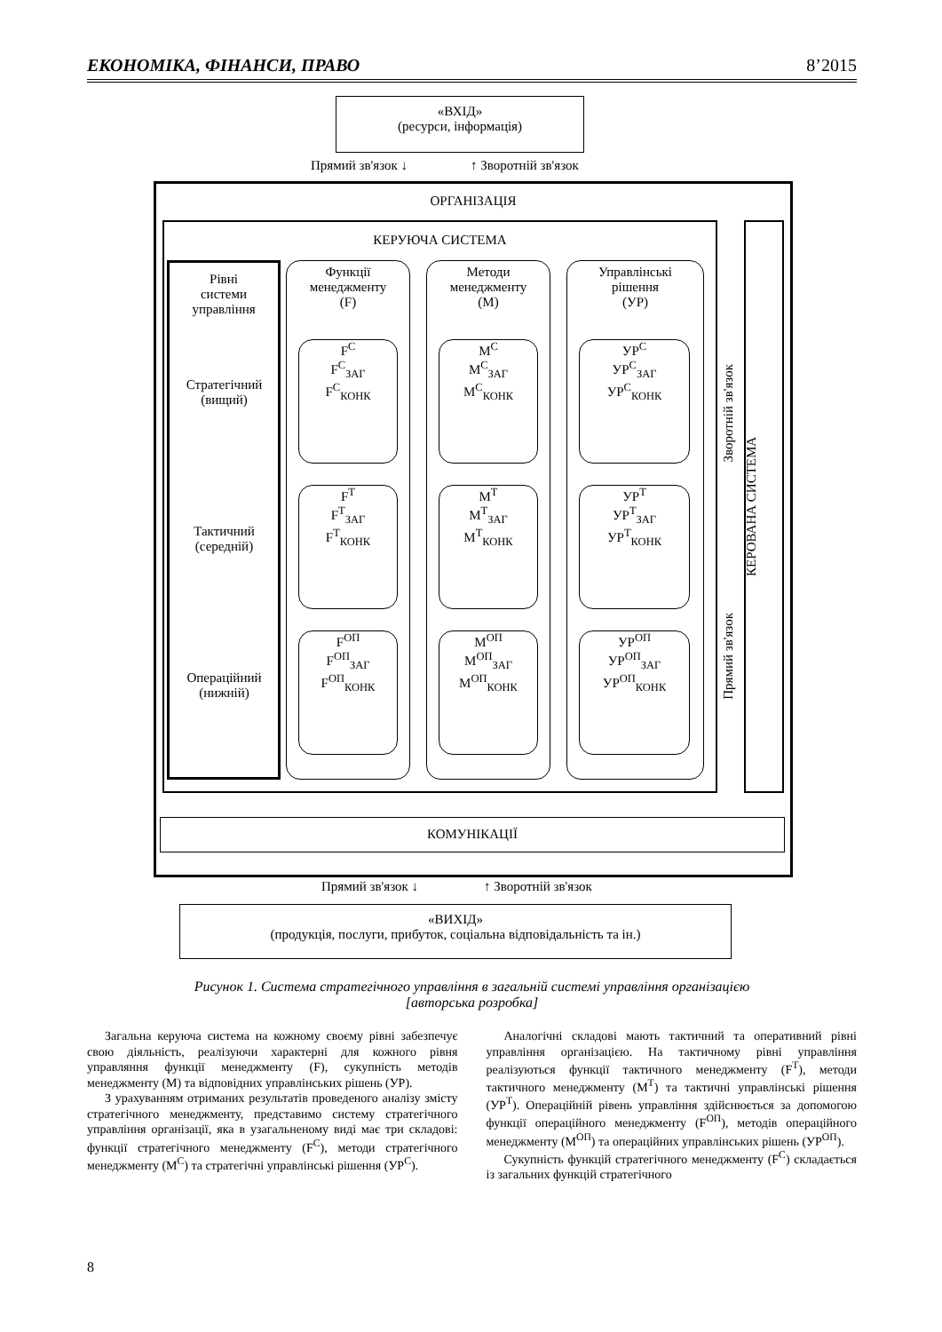ЕКОНОМІКА, ФІНАНСИ, ПРАВО 8’2015
«ВХІД»
(ресурси, інформація)
Прямий зв'язок ↓ ↑ Зворотній зв'язок
ОРГАНІЗАЦІЯ
КЕРУЮЧА СИСТЕМА
КЕРОВАНА СИСТЕМА
Зворотній зв'язок
Прямий зв'язок
Рівні
системи
управління
Функції
менеджменту
(F)
Методи
менеджменту
(M)
Управлінські
рішення
(УР)
Стратегічний
(вищий)
Тактичний
(середній)
Операційний
(нижній)
F<sup>C</sup>
F<sup>C</sup><sub>ЗАГ</sub>
F<sup>C</sup><sub>КОНК</sub>
M<sup>C</sup>
M<sup>C</sup><sub>ЗАГ</sub>
M<sup>C</sup><sub>КОНК</sub>
УР<sup>C</sup>
УР<sup>C</sup><sub>ЗАГ</sub>
УР<sup>C</sup><sub>КОНК</sub>
F<sup>T</sup>
F<sup>T</sup><sub>ЗАГ</sub>
F<sup>T</sup><sub>КОНК</sub>
M<sup>T</sup>
M<sup>T</sup><sub>ЗАГ</sub>
M<sup>T</sup><sub>КОНК</sub>
УР<sup>T</sup>
УР<sup>T</sup><sub>ЗАГ</sub>
УР<sup>T</sup><sub>КОНК</sub>
F<sup>ОП</sup>
F<sup>ОП</sup><sub>ЗАГ</sub>
F<sup>ОП</sup><sub>КОНК</sub>
M<sup>ОП</sup>
M<sup>ОП</sup><sub>ЗАГ</sub>
M<sup>ОП</sup><sub>КОНК</sub>
УР<sup>ОП</sup>
УР<sup>ОП</sup><sub>ЗАГ</sub>
УР<sup>ОП</sup><sub>КОНК</sub>
КОМУНІКАЦІЇ
Прямий зв'язок ↓ ↑ Зворотній зв'язок
«ВИХІД»
(продукція, послуги, прибуток, соціальна відповідальність та ін.)
Рисунок 1. Система стратегічного управління в загальній системі управління організацією
[авторська розробка]
Загальна керуюча система на кожному своєму рівні забезпечує свою діяльність, реалізуючи характерні для кожного рівня управляння функції менеджменту (F), сукупність методів менеджменту (M) та відповідних управлінських рішень (УР).
З урахуванням отриманих результатів проведеного аналізу змісту стратегічного менеджменту, представимо систему стратегічного управління організації, яка в узагальненому виді має три складові: функції стратегічного менеджменту (F<sup>C</sup>), методи стратегічного менеджменту (M<sup>C</sup>) та стратегічні управлінські рішення (УР<sup>C</sup>).
Аналогічні складові мають тактичний та оперативний рівні управління організацією. На тактичному рівні управління реалізуються функції тактичного менеджменту (F<sup>T</sup>), методи тактичного менеджменту (M<sup>T</sup>) та тактичні управлінські рішення (УР<sup>T</sup>). Операційній рівень управління здійснюється за допомогою функції операційного менеджменту (F<sup>ОП</sup>), методів операційного менеджменту (M<sup>ОП</sup>) та операційних управлінських рішень (УР<sup>ОП</sup>).
Сукупність функцій стратегічного менеджменту (F<sup>C</sup>) складається із загальних функцій стратегічного
8